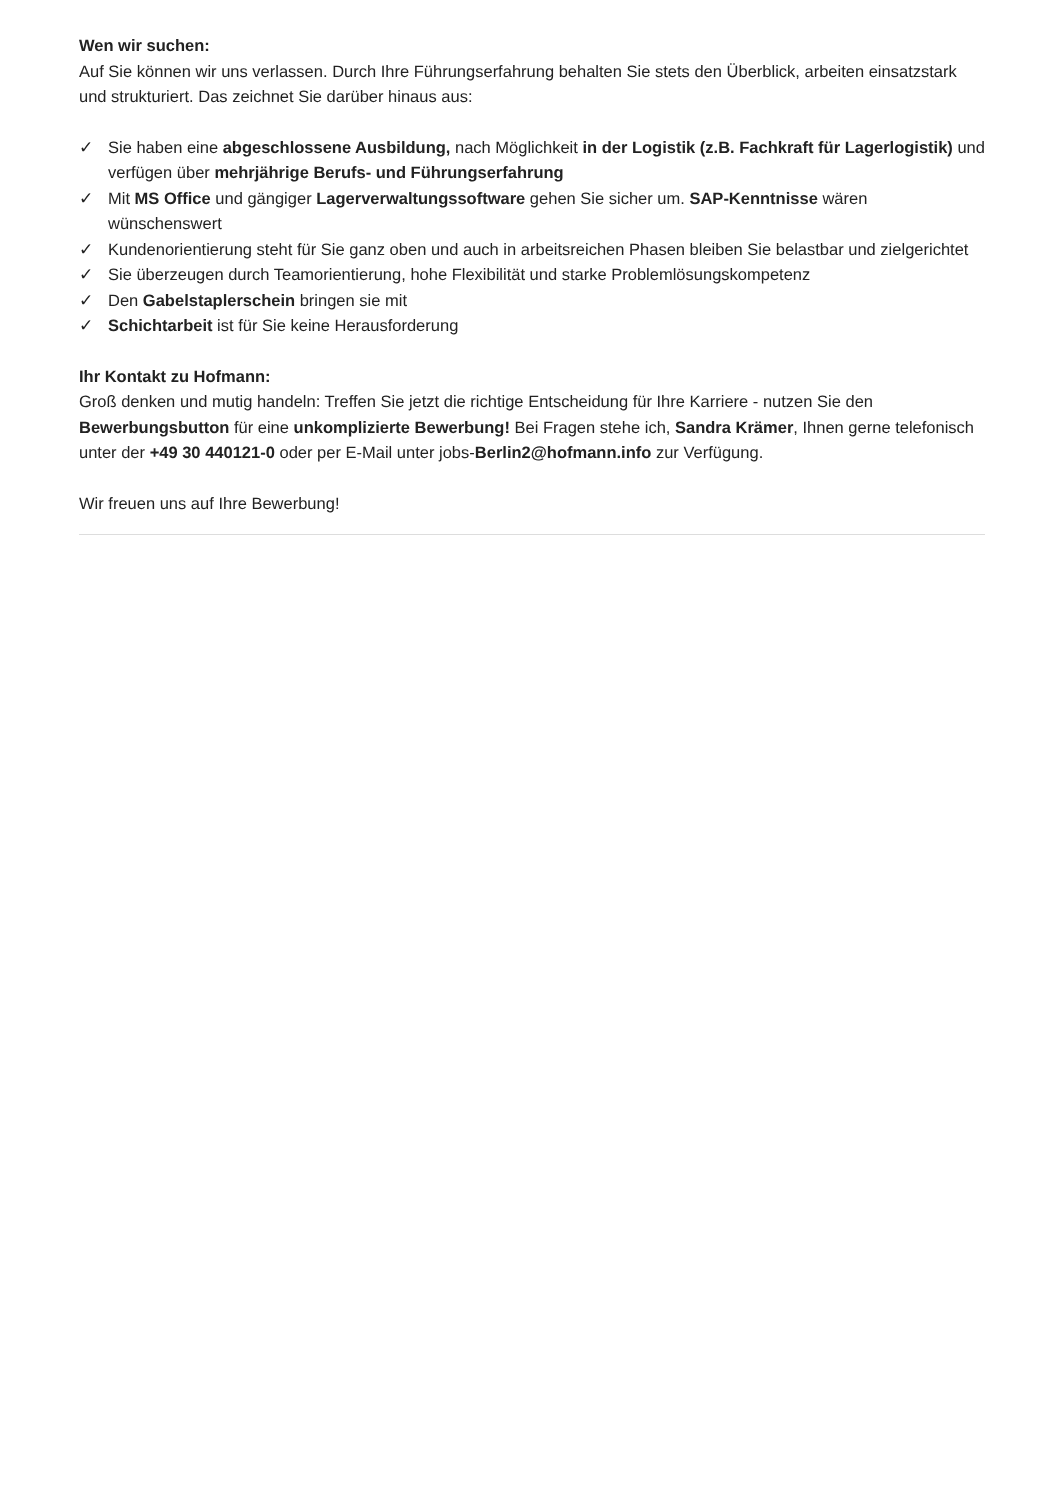Wen wir suchen:
Auf Sie können wir uns verlassen. Durch Ihre Führungserfahrung behalten Sie stets den Überblick, arbeiten einsatzstark und strukturiert. Das zeichnet Sie darüber hinaus aus:
✓ Sie haben eine abgeschlossene Ausbildung, nach Möglichkeit in der Logistik (z.B. Fachkraft für Lagerlogistik) und verfügen über mehrjährige Berufs- und Führungserfahrung
✓ Mit MS Office und gängiger Lagerverwaltungssoftware gehen Sie sicher um. SAP-Kenntnisse wären wünschenswert
✓ Kundenorientierung steht für Sie ganz oben und auch in arbeitsreichen Phasen bleiben Sie belastbar und zielgerichtet
✓ Sie überzeugen durch Teamorientierung, hohe Flexibilität und starke Problemlösungskompetenz
✓ Den Gabelstaplerschein bringen sie mit
✓ Schichtarbeit ist für Sie keine Herausforderung
Ihr Kontakt zu Hofmann:
Groß denken und mutig handeln: Treffen Sie jetzt die richtige Entscheidung für Ihre Karriere - nutzen Sie den Bewerbungsbutton für eine unkomplizierte Bewerbung! Bei Fragen stehe ich, Sandra Krämer, Ihnen gerne telefonisch unter der +49 30 440121-0 oder per E-Mail unter jobs-Berlin2@hofmann.info zur Verfügung.
Wir freuen uns auf Ihre Bewerbung!